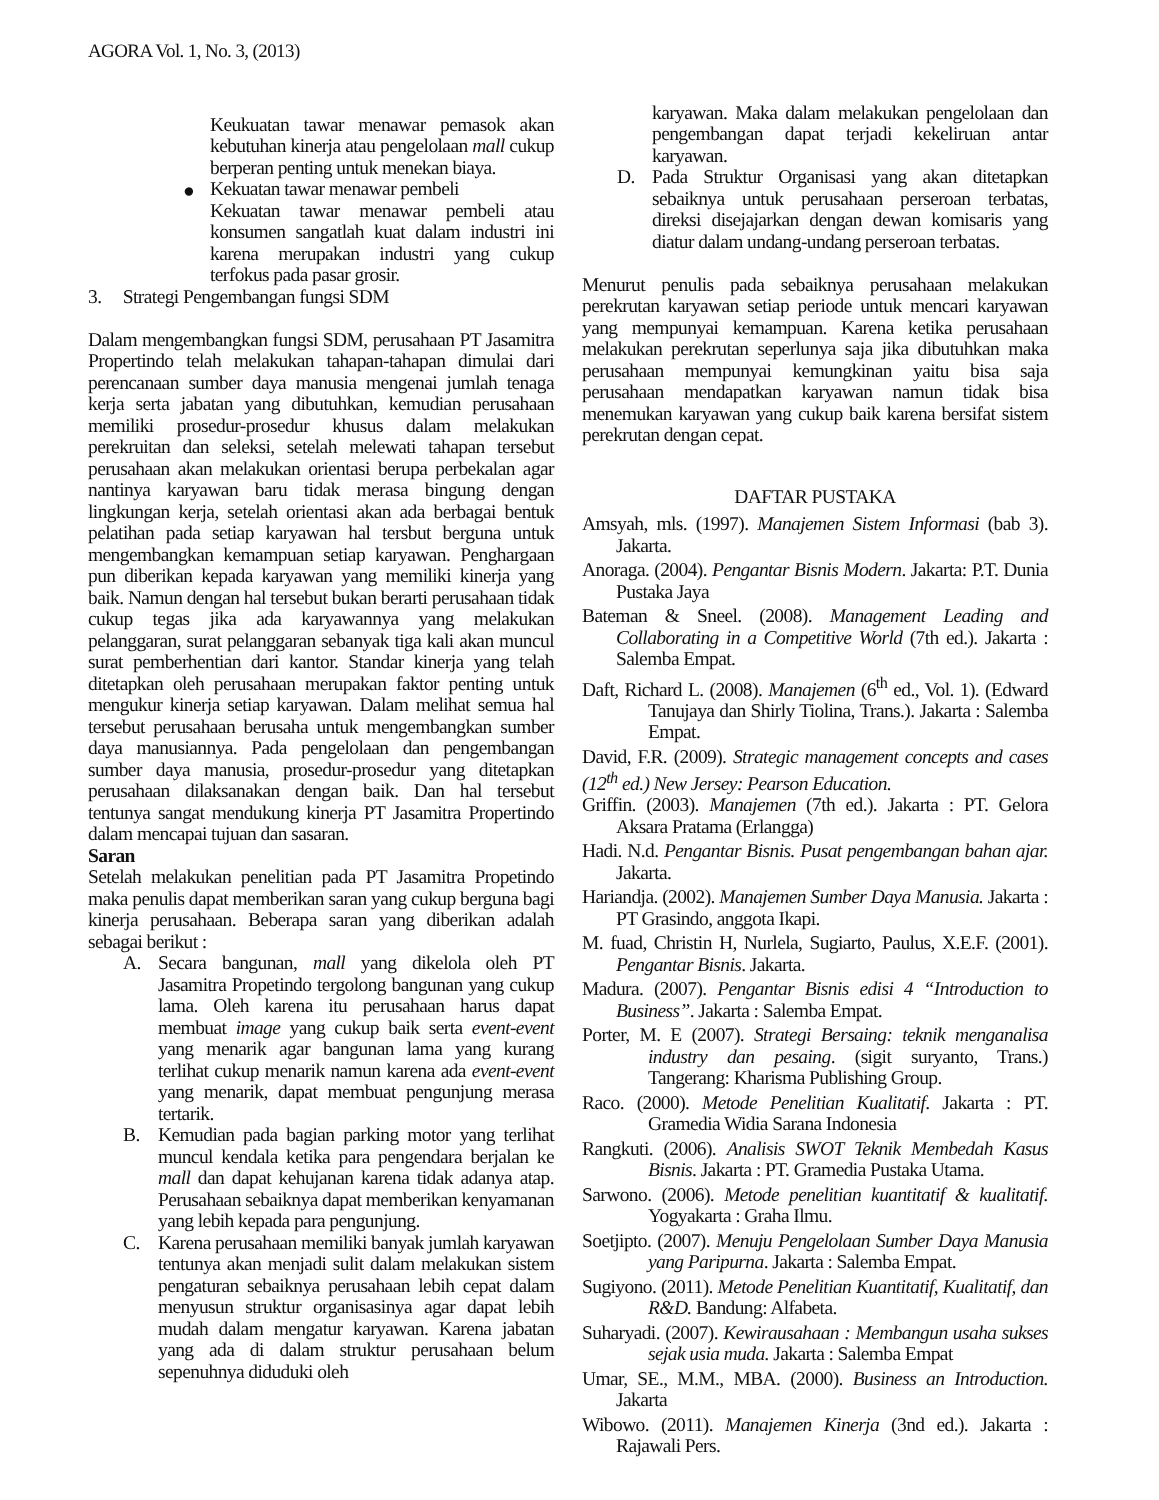AGORA Vol. 1, No. 3, (2013)
Keukuatan tawar menawar pemasok akan kebutuhan kinerja atau pengelolaan mall cukup berperan penting untuk menekan biaya.
● Kekuatan tawar menawar pembeli
Kekuatan tawar menawar pembeli atau konsumen sangatlah kuat dalam industri ini karena merupakan industri yang cukup terfokus pada pasar grosir.
3. Strategi Pengembangan fungsi SDM
Dalam mengembangkan fungsi SDM, perusahaan PT Jasamitra Propertindo telah melakukan tahapan-tahapan dimulai dari perencanaan sumber daya manusia mengenai jumlah tenaga kerja serta jabatan yang dibutuhkan, kemudian perusahaan memiliki prosedur-prosedur khusus dalam melakukan perekruitan dan seleksi, setelah melewati tahapan tersebut perusahaan akan melakukan orientasi berupa perbekalan agar nantinya karyawan baru tidak merasa bingung dengan lingkungan kerja, setelah orientasi akan ada berbagai bentuk pelatihan pada setiap karyawan hal tersbut berguna untuk mengembangkan kemampuan setiap karyawan. Penghargaan pun diberikan kepada karyawan yang memiliki kinerja yang baik. Namun dengan hal tersebut bukan berarti perusahaan tidak cukup tegas jika ada karyawannya yang melakukan pelanggaran, surat pelanggaran sebanyak tiga kali akan muncul surat pemberhentian dari kantor. Standar kinerja yang telah ditetapkan oleh perusahaan merupakan faktor penting untuk mengukur kinerja setiap karyawan. Dalam melihat semua hal tersebut perusahaan berusaha untuk mengembangkan sumber daya manusiannya. Pada pengelolaan dan pengembangan sumber daya manusia, prosedur-prosedur yang ditetapkan perusahaan dilaksanakan dengan baik. Dan hal tersebut tentunya sangat mendukung kinerja PT Jasamitra Propertindo dalam mencapai tujuan dan sasaran.
Saran
Setelah melakukan penelitian pada PT Jasamitra Propetindo maka penulis dapat memberikan saran yang cukup berguna bagi kinerja perusahaan. Beberapa saran yang diberikan adalah sebagai berikut :
A. Secara bangunan, mall yang dikelola oleh PT Jasamitra Propetindo tergolong bangunan yang cukup lama. Oleh karena itu perusahaan harus dapat membuat image yang cukup baik serta event-event yang menarik agar bangunan lama yang kurang terlihat cukup menarik namun karena ada event-event yang menarik, dapat membuat pengunjung merasa tertarik.
B. Kemudian pada bagian parking motor yang terlihat muncul kendala ketika para pengendara berjalan ke mall dan dapat kehujanan karena tidak adanya atap. Perusahaan sebaiknya dapat memberikan kenyamanan yang lebih kepada para pengunjung.
C. Karena perusahaan memiliki banyak jumlah karyawan tentunya akan menjadi sulit dalam melakukan sistem pengaturan sebaiknya perusahaan lebih cepat dalam menyusun struktur organisasinya agar dapat lebih mudah dalam mengatur karyawan. Karena jabatan yang ada di dalam struktur perusahaan belum sepenuhnya diduduki oleh
karyawan. Maka dalam melakukan pengelolaan dan pengembangan dapat terjadi kekeliruan antar karyawan.
D. Pada Struktur Organisasi yang akan ditetapkan sebaiknya untuk perusahaan perseroan terbatas, direksi disejajarkan dengan dewan komisaris yang diatur dalam undang-undang perseroan terbatas.
Menurut penulis pada sebaiknya perusahaan melakukan perekrutan karyawan setiap periode untuk mencari karyawan yang mempunyai kemampuan. Karena ketika perusahaan melakukan perekrutan seperlunya saja jika dibutuhkan maka perusahaan mempunyai kemungkinan yaitu bisa saja perusahaan mendapatkan karyawan namun tidak bisa menemukan karyawan yang cukup baik karena bersifat sistem perekrutan dengan cepat.
DAFTAR PUSTAKA
Amsyah, mls. (1997). Manajemen Sistem Informasi (bab 3). Jakarta.
Anoraga. (2004). Pengantar Bisnis Modern. Jakarta: P.T. Dunia Pustaka Jaya
Bateman & Sneel. (2008). Management Leading and Collaborating in a Competitive World (7th ed.). Jakarta : Salemba Empat.
Daft, Richard L. (2008). Manajemen (6<sup>th</sup> ed., Vol. 1). (Edward Tanujaya dan Shirly Tiolina, Trans.). Jakarta : Salemba Empat.
David, F.R. (2009). Strategic management concepts and cases (12<sup>th</sup> ed.) New Jersey: Pearson Education.
Griffin. (2003). Manajemen (7th ed.). Jakarta : PT. Gelora Aksara Pratama (Erlangga)
Hadi. N.d. Pengantar Bisnis. Pusat pengembangan bahan ajar. Jakarta.
Hariandja. (2002). Manajemen Sumber Daya Manusia. Jakarta : PT Grasindo, anggota Ikapi.
M. fuad, Christin H, Nurlela, Sugiarto, Paulus, X.E.F. (2001). Pengantar Bisnis. Jakarta.
Madura. (2007). Pengantar Bisnis edisi 4 “Introduction to Business”. Jakarta : Salemba Empat.
Porter, M. E (2007). Strategi Bersaing: teknik menganalisa industry dan pesaing. (sigit suryanto, Trans.) Tangerang: Kharisma Publishing Group.
Raco. (2000). Metode Penelitian Kualitatif. Jakarta : PT. Gramedia Widia Sarana Indonesia
Rangkuti. (2006). Analisis SWOT Teknik Membedah Kasus Bisnis. Jakarta : PT. Gramedia Pustaka Utama.
Sarwono. (2006). Metode penelitian kuantitatif & kualitatif. Yogyakarta : Graha Ilmu.
Soetjipto. (2007). Menuju Pengelolaan Sumber Daya Manusia yang Paripurna. Jakarta : Salemba Empat.
Sugiyono. (2011). Metode Penelitian Kuantitatif, Kualitatif, dan R&D. Bandung: Alfabeta.
Suharyadi. (2007). Kewirausahaan : Membangun usaha sukses sejak usia muda. Jakarta : Salemba Empat
Umar, SE., M.M., MBA. (2000). Business an Introduction. Jakarta
Wibowo. (2011). Manajemen Kinerja (3nd ed.). Jakarta : Rajawali Pers.